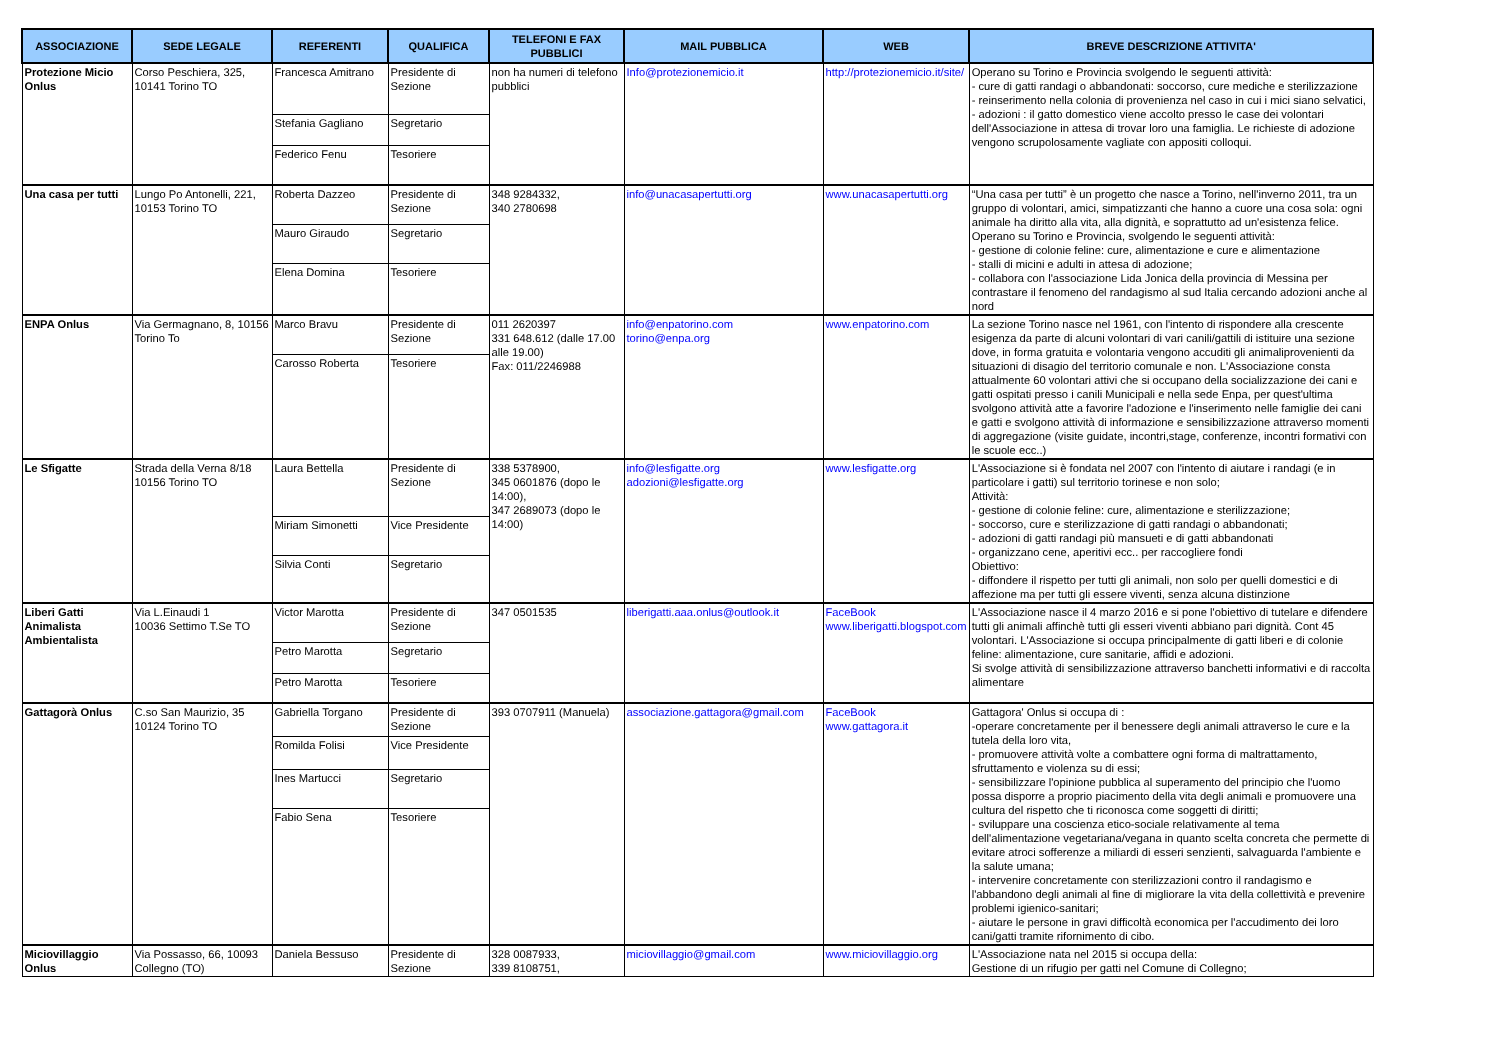| ASSOCIAZIONE | SEDE LEGALE | REFERENTI | QUALIFICA | TELEFONI E FAX PUBBLICI | MAIL PUBBLICA | WEB | BREVE DESCRIZIONE ATTIVITA' |
| --- | --- | --- | --- | --- | --- | --- | --- |
| Protezione Micio Onlus | Corso Peschiera, 325, 10141 Torino TO | Francesca Amitrano | Presidente di Sezione | non ha numeri di telefono pubblici | Info@protezionemicio.it | http://protezionemicio.it/site/ | Operano su Torino e Provincia svolgendo le seguenti attività: - cure di gatti randagi o abbandonati: soccorso, cure mediche e sterilizzazione - reinserimento nella colonia di provenienza nel caso in cui i mici siano selvatici, - adozioni : il gatto domestico viene accolto presso le case dei volontari dell'Associazione in attesa di trovar loro una famiglia. Le richieste di adozione vengono scrupolosamente vagliate con appositi colloqui. |
| | | Stefania Gagliano | Segretario | | | | |
| | | Federico Fenu | Tesoriere | | | | |
| Una casa per tutti | Lungo Po Antonelli, 221, 10153 Torino TO | Roberta Dazzeo | Presidente di Sezione | 348 9284332, 340 2780698 | info@unacasapertutti.org | www.unacasapertutti.org | “Una casa per tutti” è un progetto che nasce a Torino, nell'inverno 2011, tra un gruppo di volontari, amici, simpatizzanti che hanno a cuore una cosa sola: ogni animale ha diritto alla vita, alla dignità, e soprattutto ad un'esistenza felice. Operano su Torino e Provincia, svolgendo le seguenti attività: - gestione di colonie feline: cure, alimentazione e cure e alimentazione - stalli di micini e adulti in attesa di adozione; - collabora con l'associazione Lida Jonica della provincia di Messina per contrastare il fenomeno del randagismo al sud Italia cercando adozioni anche al nord |
| | | Mauro Giraudo | Segretario | | | | |
| | | Elena Domina | Tesoriere | | | | |
| ENPA Onlus | Via Germagnano, 8, 10156 Torino To | Marco Bravu | Presidente di Sezione | 011 2620397 331 648.612 (dalle 17.00 alle 19.00) Fax: 011/2246988 | info@enpatorino.com torino@enpa.org | www.enpatorino.com | La sezione Torino nasce nel 1961, con l'intento di rispondere alla crescente esigenza da parte di alcuni volontari di vari canili/gattili di istituire una sezione dove, in forma gratuita e volontaria vengono accuditi gli animaliprovenienti da situazioni di disagio del territorio comunale e non. L'Associazione consta attualmente 60 volontari attivi che si occupano della socializzazione dei cani e gatti ospitati presso i canili Municipali e nella sede Enpa, per quest'ultima svolgono attività atte a favorire l'adozione e l'inserimento nelle famiglie dei cani e gatti e svolgono attività di informazione e sensibilizzazione attraverso momenti di aggregazione (visite guidate, incontri,stage, conferenze, incontri formativi con le scuole ecc..) |
| | | Carosso Roberta | Tesoriere | | | | |
| Le Sfigatte | Strada della Verna 8/18 10156 Torino TO | Laura Bettella | Presidente di Sezione | 338 5378900, 345 0601876 (dopo le 14:00), 347 2689073 (dopo le 14:00) | info@lesfigatte.org adozioni@lesfigatte.org | www.lesfigatte.org | L'Associazione si è fondata nel 2007 con l'intento di aiutare i randagi (e in particolare i gatti) sul territorio torinese e non solo; Attività: - gestione di colonie feline: cure, alimentazione e sterilizzazione; - soccorso, cure e sterilizzazione di gatti randagi o abbandonati; - adozioni di gatti randagi più mansueti e di gatti abbandonati - organizzano cene, aperitivi ecc.. per raccogliere fondi Obiettivo: - diffondere il rispetto per tutti gli animali, non solo per quelli domestici e di affezione ma per tutti gli essere viventi, senza alcuna distinzione |
| | | Miriam Simonetti | Vice Presidente | | | | |
| | | Silvia Conti | Segretario | | | | |
| Liberi Gatti Animalista Ambientalista | Via L.Einaudi 1 10036 Settimo T.Se TO | Victor Marotta | Presidente di Sezione | 347 0501535 | liberigatti.aaa.onlus@outlook.it | FaceBook www.liberigatti.blogspot.com | L'Associazione nasce il 4 marzo 2016 e si pone l'obiettivo di tutelare e difendere tutti gli animali affinchè tutti gli esseri viventi abbiano pari dignità. Cont 45 volontari. L'Associazione si occupa principalmente di gatti liberi e di colonie feline: alimentazione, cure sanitarie, affidi e adozioni. Si svolge attività di sensibilizzazione attraverso banchetti informativi e di raccolta alimentare |
| | | Petro Marotta | Segretario | | | | |
| | | Petro Marotta | Tesoriere | | | | |
| Gattagorà Onlus | C.so San Maurizio, 35 10124 Torino TO | Gabriella Torgano | Presidente di Sezione | 393 0707911 (Manuela) | associazione.gattagora@gmail.com | FaceBook www.gattagora.it | Gattagora' Onlus si occupa di : -operare concretamente per il benessere degli animali attraverso le cure e la tutela della loro vita, - promuovere attività volte a combattere ogni forma di maltrattamento, sfruttamento e violenza su di essi; - sensibilizzare l'opinione pubblica al superamento del principio che l'uomo possa disporre a proprio piacimento della vita degli animali e promuovere una cultura del rispetto che ti riconosca come soggetti di diritti; - sviluppare una coscienza etico-sociale relativamente al tema dell'alimentazione vegetariana/vegana in quanto scelta concreta che permette di evitare atroci sofferenze a miliardi di esseri senzienti, salvaguarda l'ambiente e la salute umana; - intervenire concretamente con sterilizzazioni contro il randagismo e l'abbandono degli animali al fine di migliorare la vita della collettività e prevenire problemi igienico-sanitari; - aiutare le persone in gravi difficoltà economica per l'accudimento dei loro cani/gatti tramite rifornimento di cibo. |
| | | Romilda Folisi | Vice Presidente | | | | |
| | | Ines Martucci | Segretario | | | | |
| | | Fabio Sena | Tesoriere | | | | |
| Miciovillaggio Onlus | Via Possasso, 66, 10093 Collegno (TO) | Daniela Bessuso | Presidente di Sezione | 328 0087933, 339 8108751, | miciovillaggio@gmail.com | www.miciovillaggio.org | L'Associazione nata nel 2015 si occupa della: Gestione di un rifugio per gatti nel Comune di Collegno; |